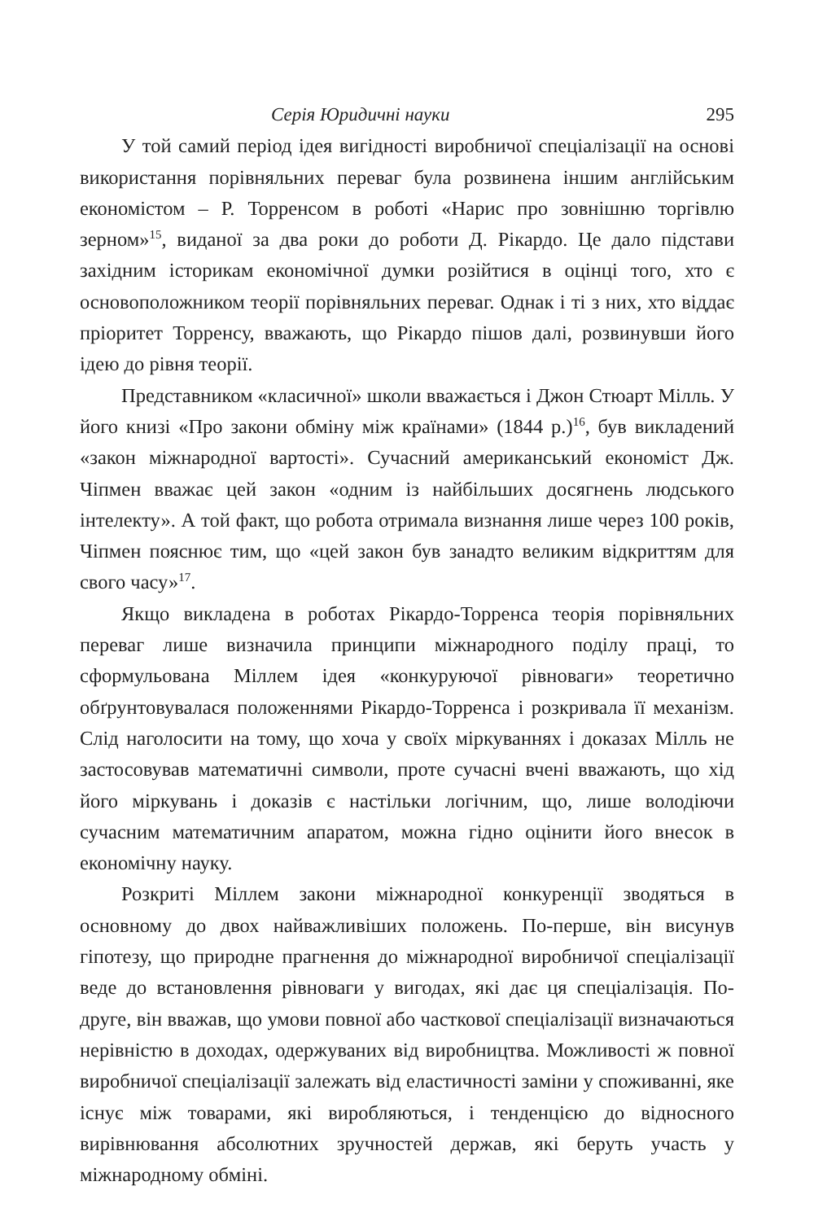Серія Юридичні науки 295
У той самий період ідея вигідності виробничої спеціалізації на основі використання порівняльних переваг була розвинена іншим англійським економістом – Р. Торренсом в роботі «Нарис про зовнішню торгівлю зерном»<sup>15</sup>, виданої за два роки до роботи Д. Рікардо. Це дало підстави західним історикам економічної думки розійтися в оцінці того, хто є основоположником теорії порівняльних переваг. Однак і ті з них, хто віддає пріоритет Торренсу, вважають, що Рікардо пішов далі, розвинувши його ідею до рівня теорії.
Представником «класичної» школи вважається і Джон Стюарт Мілль. У його книзі «Про закони обміну між країнами» (1844 р.)<sup>16</sup>, був викладений «закон міжнародної вартості». Сучасний американський економіст Дж. Чіпмен вважає цей закон «одним із найбільших досягнень людського інтелекту». А той факт, що робота отримала визнання лише через 100 років, Чіпмен пояснює тим, що «цей закон був занадто великим відкриттям для свого часу»<sup>17</sup>.
Якщо викладена в роботах Рікардо-Торренса теорія порівняльних переваг лише визначила принципи міжнародного поділу праці, то сформульована Міллем ідея «конкуруючої рівноваги» теоретично обґрунтовувалася положеннями Рікардо-Торренса і розкривала її механізм. Слід наголосити на тому, що хоча у своїх міркуваннях і доказах Мілль не застосовував математичні символи, проте сучасні вчені вважають, що хід його міркувань і доказів є настільки логічним, що, лише володіючи сучасним математичним апаратом, можна гідно оцінити його внесок в економічну науку.
Розкриті Міллем закони міжнародної конкуренції зводяться в основному до двох найважливіших положень. По-перше, він висунув гіпотезу, що природне прагнення до міжнародної виробничої спеціалізації веде до встановлення рівноваги у вигодах, які дає ця спеціалізація. По-друге, він вважав, що умови повної або часткової спеціалізації визначаються нерівністю в доходах, одержуваних від виробництва. Можливості ж повної виробничої спеціалізації залежать від еластичності заміни у споживанні, яке існує між товарами, які виробляються, і тенденцією до відносного вирівнювання абсолютних зручностей держав, які беруть участь у міжнародному обміні.